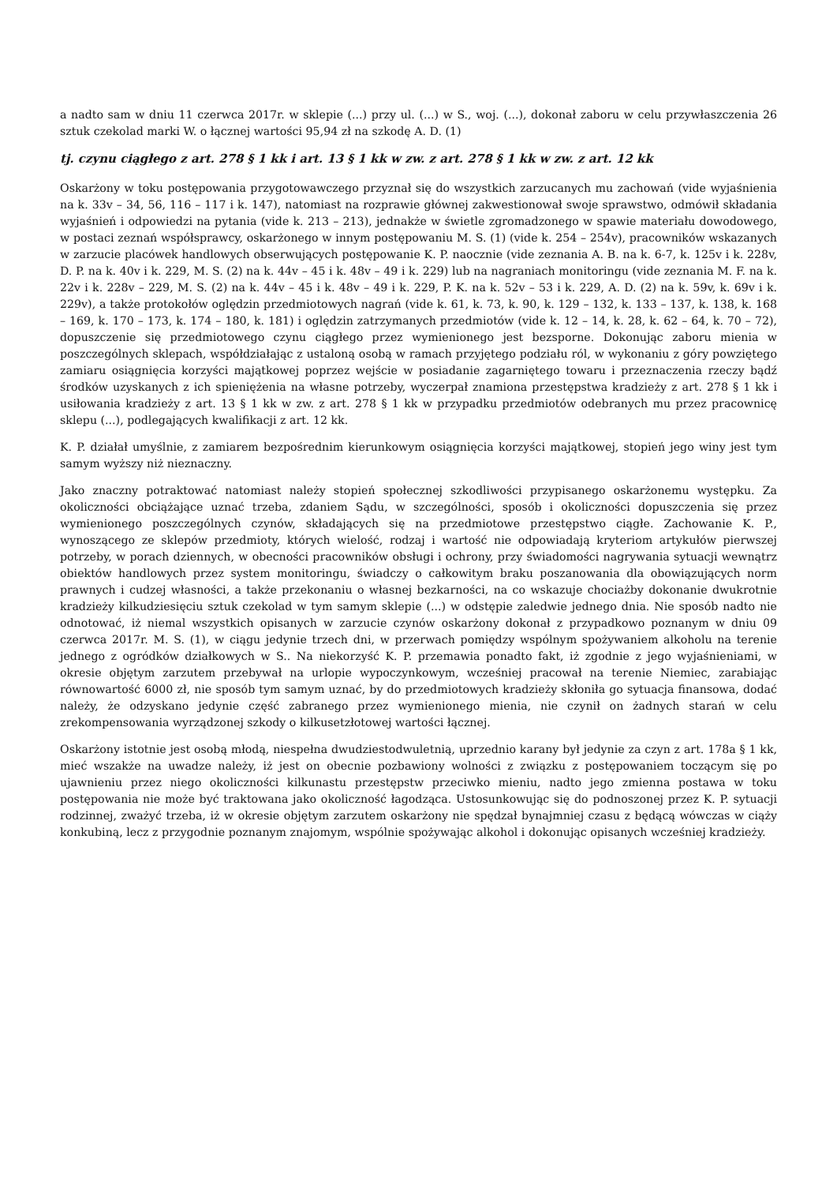a nadto sam w dniu 11 czerwca 2017r. w sklepie (...) przy ul. (...) w S., woj. (...), dokonał zaboru w celu przywłaszczenia 26 sztuk czekolad marki W. o łącznej wartości 95,94 zł na szkodę A. D. (1)
tj. czynu ciągłego z art. 278 § 1 kk i art. 13 § 1 kk w zw. z art. 278 § 1 kk w zw. z art. 12 kk
Oskarżony w toku postępowania przygotowawczego przyznał się do wszystkich zarzucanych mu zachowań (vide wyjaśnienia na k. 33v – 34, 56, 116 – 117 i k. 147), natomiast na rozprawie głównej zakwestionował swoje sprawstwo, odmówił składania wyjaśnień i odpowiedzi na pytania (vide k. 213 – 213), jednakże w świetle zgromadzonego w spawie materiału dowodowego, w postaci zeznań współsprawcy, oskarżonego w innym postępowaniu M. S. (1) (vide k. 254 – 254v), pracowników wskazanych w zarzucie placówek handlowych obserwujących postępowanie K. P. naocznie (vide zeznania A. B. na k. 6-7, k. 125v i k. 228v, D. P. na k. 40v i k. 229, M. S. (2) na k. 44v – 45 i k. 48v – 49 i k. 229) lub na nagraniach monitoringu (vide zeznania M. F. na k. 22v i k. 228v – 229, M. S. (2) na k. 44v – 45 i k. 48v – 49 i k. 229, P. K. na k. 52v – 53 i k. 229, A. D. (2) na k. 59v, k. 69v i k. 229v), a także protokołów oględzin przedmiotowych nagrań (vide k. 61, k. 73, k. 90, k. 129 – 132, k. 133 – 137, k. 138, k. 168 – 169, k. 170 – 173, k. 174 – 180, k. 181) i oględzin zatrzymanych przedmiotów (vide k. 12 – 14, k. 28, k. 62 – 64, k. 70 – 72), dopuszczenie się przedmiotowego czynu ciągłego przez wymienionego jest bezsporne. Dokonując zaboru mienia w poszczególnych sklepach, współdziałając z ustaloną osobą w ramach przyjętego podziału ról, w wykonaniu z góry powziętego zamiaru osiągnięcia korzyści majątkowej poprzez wejście w posiadanie zagarniętego towaru i przeznaczenia rzeczy bądź środków uzyskanych z ich spieniężenia na własne potrzeby, wyczerpał znamiona przestępstwa kradzieży z art. 278 § 1 kk i usiłowania kradzieży z art. 13 § 1 kk w zw. z art. 278 § 1 kk w przypadku przedmiotów odebranych mu przez pracownicę sklepu (...), podlegających kwalifikacji z art. 12 kk.
K. P. działał umyślnie, z zamiarem bezpośrednim kierunkowym osiągnięcia korzyści majątkowej, stopień jego winy jest tym samym wyższy niż nieznaczny.
Jako znaczny potraktować natomiast należy stopień społecznej szkodliwości przypisanego oskarżonemu występku. Za okoliczności obciążające uznać trzeba, zdaniem Sądu, w szczególności, sposób i okoliczności dopuszczenia się przez wymienionego poszczególnych czynów, składających się na przedmiotowe przestępstwo ciągłe. Zachowanie K. P., wynoszącego ze sklepów przedmioty, których wielość, rodzaj i wartość nie odpowiadają kryteriom artykułów pierwszej potrzeby, w porach dziennych, w obecności pracowników obsługi i ochrony, przy świadomości nagrywania sytuacji wewnątrz obiektów handlowych przez system monitoringu, świadczy o całkowitym braku poszanowania dla obowiązujących norm prawnych i cudzej własności, a także przekonaniu o własnej bezkarności, na co wskazuje chociażby dokonanie dwukrotnie kradzieży kilkudziesięciu sztuk czekolad w tym samym sklepie (...) w odstępie zaledwie jednego dnia. Nie sposób nadto nie odnotować, iż niemal wszystkich opisanych w zarzucie czynów oskarżony dokonał z przypadkowo poznanym w dniu 09 czerwca 2017r. M. S. (1), w ciągu jedynie trzech dni, w przerwach pomiędzy wspólnym spożywaniem alkoholu na terenie jednego z ogródków działkowych w S.. Na niekorzyść K. P. przemawia ponadto fakt, iż zgodnie z jego wyjaśnieniami, w okresie objętym zarzutem przebywał na urlopie wypoczynkowym, wcześniej pracował na terenie Niemiec, zarabiając równowartość 6000 zł, nie sposób tym samym uznać, by do przedmiotowych kradzieży skłoniła go sytuacja finansowa, dodać należy, że odzyskano jedynie część zabranego przez wymienionego mienia, nie czynił on żadnych starań w celu zrekompensowania wyrządzonej szkody o kilkusetzłotowej wartości łącznej.
Oskarżony istotnie jest osobą młodą, niespełna dwudziestodwuletnią, uprzednio karany był jedynie za czyn z art. 178a § 1 kk, mieć wszakże na uwadze należy, iż jest on obecnie pozbawiony wolności z związku z postępowaniem toczącym się po ujawnieniu przez niego okoliczności kilkunastu przestępstw przeciwko mieniu, nadto jego zmienna postawa w toku postępowania nie może być traktowana jako okoliczność łagodząca. Ustosunkowując się do podnoszonej przez K. P. sytuacji rodzinnej, zważyć trzeba, iż w okresie objętym zarzutem oskarżony nie spędzał bynajmniej czasu z będącą wówczas w ciąży konkubiną, lecz z przygodnie poznanym znajomym, wspólnie spożywając alkohol i dokonując opisanych wcześniej kradzieży.